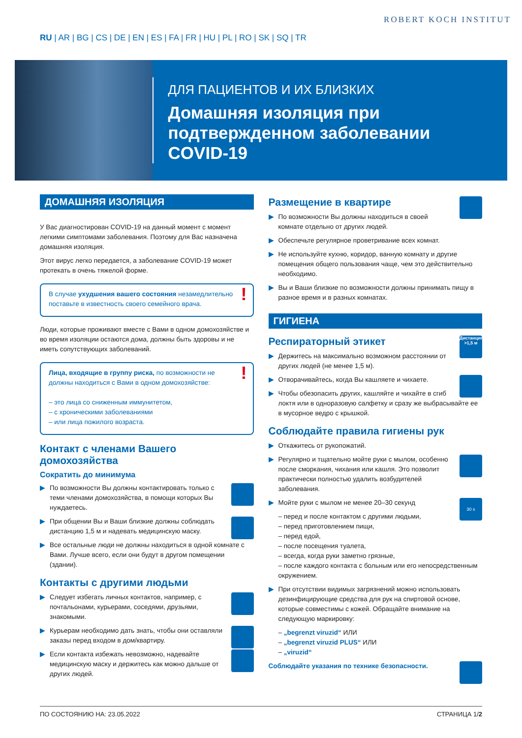RU | AR | BG | CS | DE | EN | ES | FA | FR | HU | PL | RO | SK | SQ | TR
ROBERT KOCH INSTITUT
ДЛЯ ПАЦИЕНТОВ И ИХ БЛИЗКИХ
Домашняя изоляция при подтвержденном заболевании COVID-19
ДОМАШНЯЯ ИЗОЛЯЦИЯ
У Вас диагностирован COVID-19 на данный момент с момент легкими симптомами заболевания. Поэтому для Вас назначена домашняя изоляция.
Этот вирус легко передается, а заболевание COVID-19 может протекать в очень тяжелой форме.
! В случае ухудшения вашего состояния незамедлительно поставьте в известность своего семейного врача.
Люди, которые проживают вместе с Вами в одном домохозяйстве и во время изоляции остаются дома, должны быть здоровы и не иметь сопутствующих заболеваний.
! Лица, входящие в группу риска, по возможности не должны находиться с Вами в одном домохозяйстве:
– это лица со сниженным иммунитетом,
– с хроническими заболеваниями
– или лица пожилого возраста.
Контакт с членами Вашего домохозяйства
Сократить до минимума
▶ По возможности Вы должны контактировать только с теми членами домохозяйства, в помощи которых Вы нуждаетесь.
▶ При общении Вы и Ваши близкие должны соблюдать дистанцию 1,5 м и надевать медицинскую маску.
▶ Все остальные люди не должны находиться в одной комнате с Вами. Лучше всего, если они будут в другом помещении (здании).
Контакты с другими людьми
▶ Следует избегать личных контактов, например, с почтальонами, курьерами, соседями, друзьями, знакомыми.
▶ Курьерам необходимо дать знать, чтобы они оставляли заказы перед входом в дом/квартиру.
▶ Если контакта избежать невозможно, надевайте медицинскую маску и держитесь как можно дальше от других людей.
Размещение в квартире
▶ По возможности Вы должны находиться в своей комнате отдельно от других людей.
▶ Обеспечьте регулярное проветривание всех комнат.
▶ Не используйте кухню, коридор, ванную комнату и другие помещения общего пользования чаще, чем это действительно необходимо.
▶ Вы и Ваши близкие по возможности должны принимать пищу в разное время и в разных комнатах.
ГИГИЕНА
Дистанция >1,5 м Респираторный этикет
▶ Держитесь на максимально возможном расстоянии от других людей (не менее 1,5 м).
▶ Отворачивайтесь, когда Вы кашляете и чихаете.
▶ Чтобы обезопасить других, кашляйте и чихайте в сгиб локтя или в одноразовую салфетку и сразу же выбрасывайте ее в мусорное ведро с крышкой.
Соблюдайте правила гигиены рук
▶ Откажитесь от рукопожатий.
▶ Регулярно и тщательно мойте руки с мылом, особенно после сморкания, чихания или кашля. Это позволит практически полностью удалить возбудителей заболевания.
30 s ▶ Мойте руки с мылом не менее 20–30 секунд
– перед и после контактом с другими людьми,
– перед приготовлением пищи,
– перед едой,
– после посещения туалета,
– всегда, когда руки заметно грязные,
– после каждого контакта с больным или его непосредственным окружением.
▶ При отсутствии видимых загрязнений можно использовать дезинфицирующие средства для рук на спиртовой основе, которые совместимы с кожей. Обращайте внимание на следующую маркировку:
– „begrenzt viruzid“ ИЛИ
– „begrenzt viruzid PLUS“ ИЛИ
– „viruzid“
Соблюдайте указания по технике безопасности.
ПО СОСТОЯНИЮ НА: 23.05.2022 СТРАНИЦА 1/2